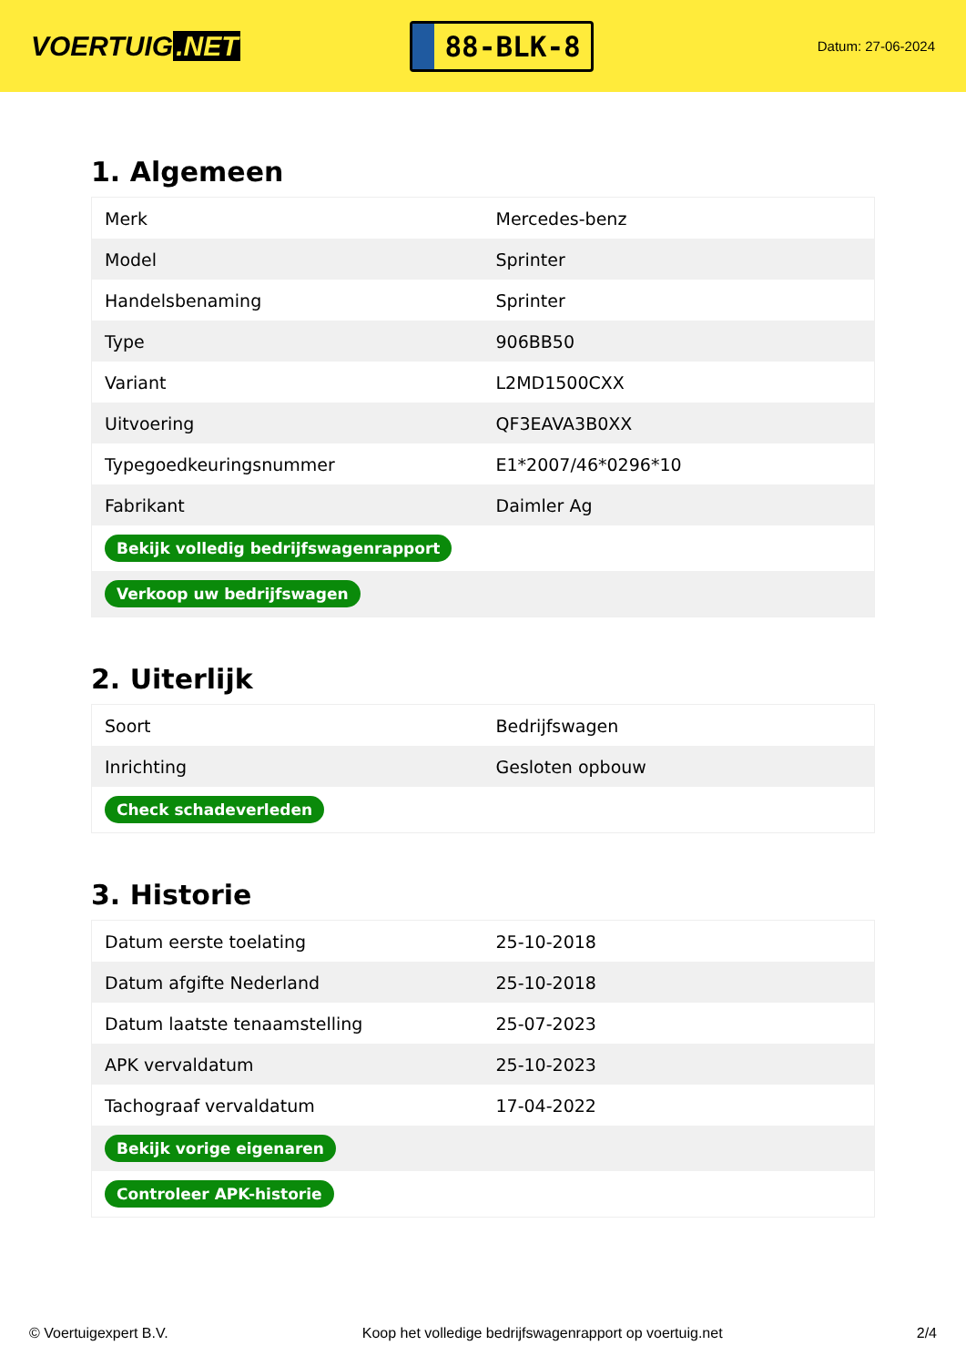VOERTUIG.NET
88-BLK-8
Datum: 27-06-2024
1. Algemeen
| Merk | Mercedes-benz |
| Model | Sprinter |
| Handelsbenaming | Sprinter |
| Type | 906BB50 |
| Variant | L2MD1500CXX |
| Uitvoering | QF3EAVA3B0XX |
| Typegoedkeuringsnummer | E1*2007/46*0296*10 |
| Fabrikant | Daimler Ag |
| Bekijk volledig bedrijfswagenrapport | |
| Verkoop uw bedrijfswagen | |
2. Uiterlijk
| Soort | Bedrijfswagen |
| Inrichting | Gesloten opbouw |
| Check schadeverleden | |
3. Historie
| Datum eerste toelating | 25-10-2018 |
| Datum afgifte Nederland | 25-10-2018 |
| Datum laatste tenaamstelling | 25-07-2023 |
| APK vervaldatum | 25-10-2023 |
| Tachograaf vervaldatum | 17-04-2022 |
| Bekijk vorige eigenaren | |
| Controleer APK-historie | |
© Voertuigexpert B.V. Koop het volledige bedrijfswagenrapport op voertuig.net 2/4